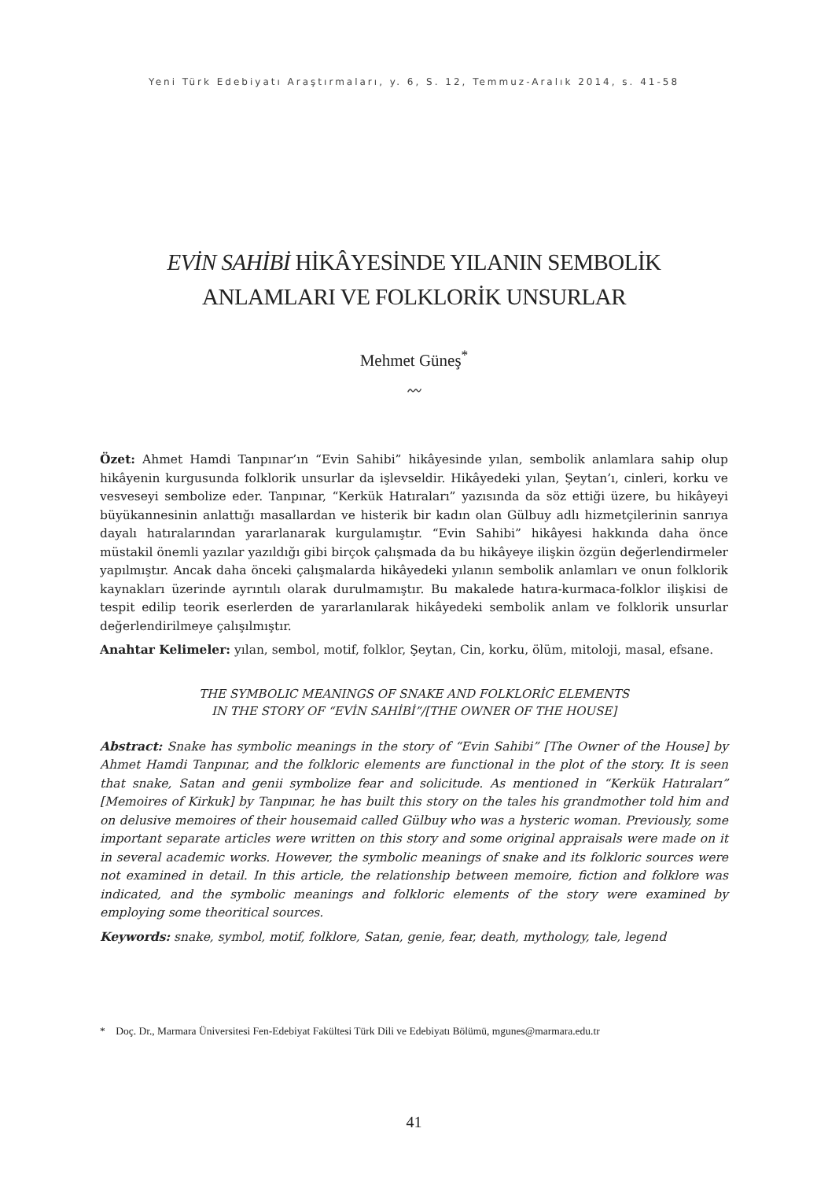Yeni Türk Edebiyatı Araştırmaları, y. 6, S. 12, Temmuz-Aralık 2014, s. 41-58
EVİN SAHİBİ HİKÂYESİNDE YILANIN SEMBOLİK
ANLAMLARI VE FOLKLORİK UNSURLAR
Mehmet Güneş<sup>*</sup>
〰
Özet: Ahmet Hamdi Tanpınar’ın “Evin Sahibi” hikâyesinde yılan, sembolik anlamlara sahip olup hikâyenin kurgusunda folklorik unsurlar da işlevseldir. Hikâyedeki yılan, Şeytan’ı, cinleri, korku ve vesveseyi sembolize eder. Tanpınar, “Kerkük Hatıraları” yazısında da söz ettiği üzere, bu hikâyeyi büyükannesinin anlattığı masallardan ve histerik bir kadın olan Gülbuy adlı hizmetçilerinin sanrıya dayalı hatıralarından yararlanarak kurgulamıştır. “Evin Sahibi” hikâyesi hakkında daha önce müstakil önemli yazılar yazıldığı gibi birçok çalışmada da bu hikâyeye ilişkin özgün değerlendirmeler yapılmıştır. Ancak daha önceki çalışmalarda hikâyedeki yılanın sembolik anlamları ve onun folklorik kaynakları üzerinde ayrıntılı olarak durulmamıştır. Bu makalede hatıra-kurmaca-folklor ilişkisi de tespit edilip teorik eserlerden de yararlanılarak hikâyedeki sembolik anlam ve folklorik unsurlar değerlendirilmeye çalışılmıştır.
Anahtar Kelimeler: yılan, sembol, motif, folklor, Şeytan, Cin, korku, ölüm, mitoloji, masal, efsane.
THE SYMBOLIC MEANINGS OF SNAKE AND FOLKLORİC ELEMENTS
IN THE STORY OF “EVİN SAHİBİ”/[THE OWNER OF THE HOUSE]
Abstract: Snake has symbolic meanings in the story of “Evin Sahibi” [The Owner of the House] by Ahmet Hamdi Tanpınar, and the folkloric elements are functional in the plot of the story. It is seen that snake, Satan and genii symbolize fear and solicitude. As mentioned in “Kerkük Hatıraları” [Memoires of Kirkuk] by Tanpınar, he has built this story on the tales his grandmother told him and on delusive memoires of their housemaid called Gülbuy who was a hysteric woman. Previously, some important separate articles were written on this story and some original appraisals were made on it in several academic works. However, the symbolic meanings of snake and its folkloric sources were not examined in detail. In this article, the relationship between memoire, fiction and folklore was indicated, and the symbolic meanings and folkloric elements of the story were examined by employing some theoritical sources.
Keywords: snake, symbol, motif, folklore, Satan, genie, fear, death, mythology, tale, legend
* Doç. Dr., Marmara Üniversitesi Fen-Edebiyat Fakültesi Türk Dili ve Edebiyatı Bölümü, mgunes@marmara.edu.tr
41